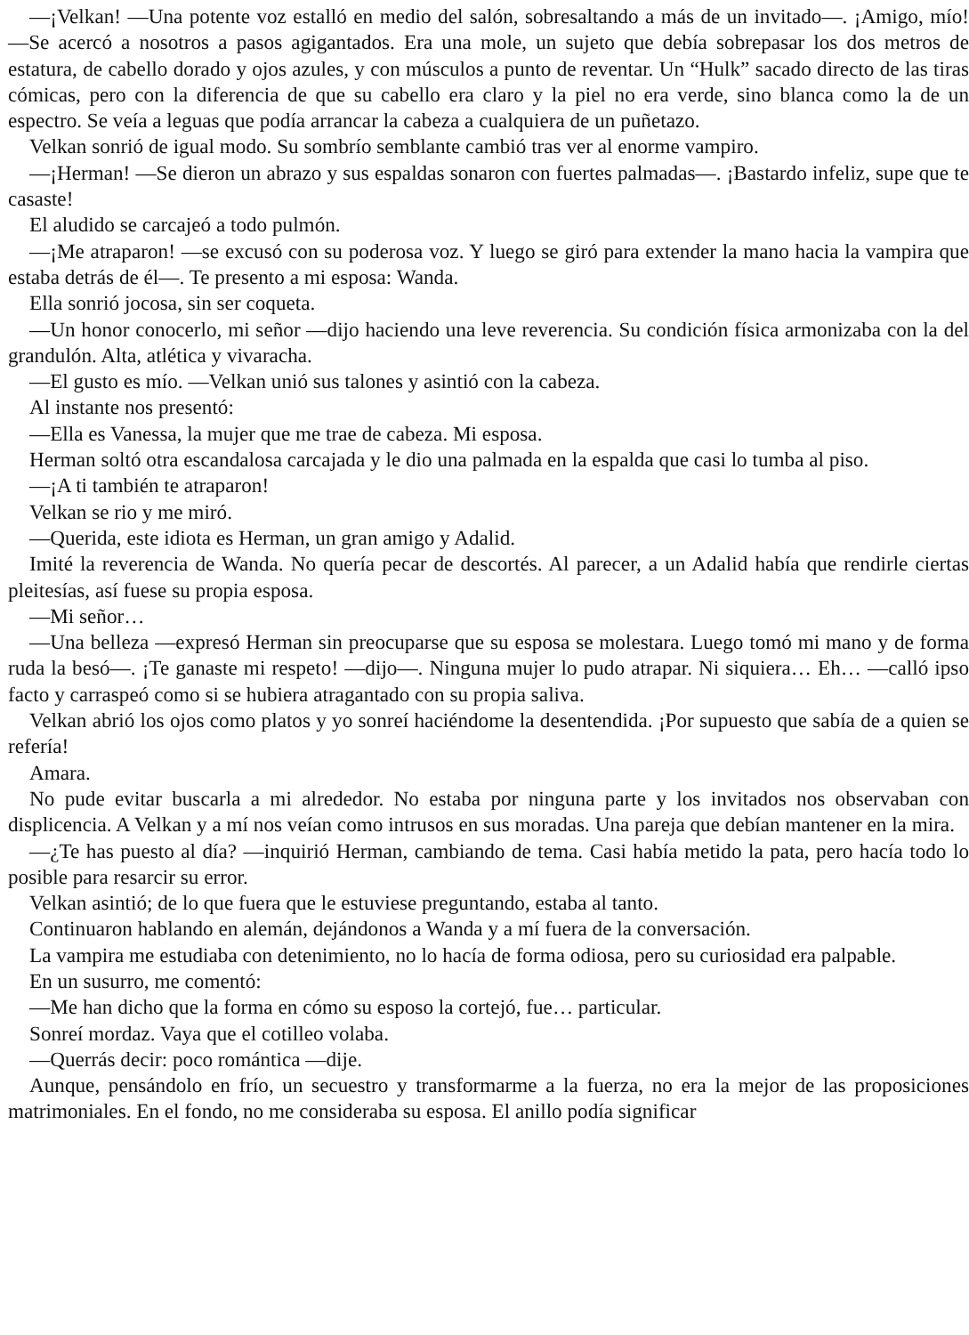—¡Velkan! —Una potente voz estalló en medio del salón, sobresaltando a más de un invitado—. ¡Amigo, mío! —Se acercó a nosotros a pasos agigantados. Era una mole, un sujeto que debía sobrepasar los dos metros de estatura, de cabello dorado y ojos azules, y con músculos a punto de reventar. Un “Hulk” sacado directo de las tiras cómicas, pero con la diferencia de que su cabello era claro y la piel no era verde, sino blanca como la de un espectro. Se veía a leguas que podía arrancar la cabeza a cualquiera de un puñetazo.
Velkan sonrió de igual modo. Su sombrío semblante cambió tras ver al enorme vampiro.
—¡Herman! —Se dieron un abrazo y sus espaldas sonaron con fuertes palmadas—. ¡Bastardo infeliz, supe que te casaste!
El aludido se carcajeó a todo pulmón.
—¡Me atraparon! —se excusó con su poderosa voz. Y luego se giró para extender la mano hacia la vampira que estaba detrás de él—. Te presento a mi esposa: Wanda.
Ella sonrió jocosa, sin ser coqueta.
—Un honor conocerlo, mi señor —dijo haciendo una leve reverencia. Su condición física armonizaba con la del grandulón. Alta, atlética y vivaracha.
—El gusto es mío. —Velkan unió sus talones y asintió con la cabeza.
Al instante nos presentó:
—Ella es Vanessa, la mujer que me trae de cabeza. Mi esposa.
Herman soltó otra escandalosa carcajada y le dio una palmada en la espalda que casi lo tumba al piso.
—¡A ti también te atraparon!
Velkan se rio y me miró.
—Querida, este idiota es Herman, un gran amigo y Adalid.
Imité la reverencia de Wanda. No quería pecar de descortés. Al parecer, a un Adalid había que rendirle ciertas pleitesías, así fuese su propia esposa.
—Mi señor…
—Una belleza —expresó Herman sin preocuparse que su esposa se molestara. Luego tomó mi mano y de forma ruda la besó—. ¡Te ganaste mi respeto! —dijo—. Ninguna mujer lo pudo atrapar. Ni siquiera… Eh… —calló ipso facto y carraspeó como si se hubiera atragantado con su propia saliva.
Velkan abrió los ojos como platos y yo sonreí haciéndome la desentendida. ¡Por supuesto que sabía de a quien se refería!
Amara.
No pude evitar buscarla a mi alrededor. No estaba por ninguna parte y los invitados nos observaban con displicencia. A Velkan y a mí nos veían como intrusos en sus moradas. Una pareja que debían mantener en la mira.
—¿Te has puesto al día? —inquirió Herman, cambiando de tema. Casi había metido la pata, pero hacía todo lo posible para resarcir su error.
Velkan asintió; de lo que fuera que le estuviese preguntando, estaba al tanto.
Continuaron hablando en alemán, dejándonos a Wanda y a mí fuera de la conversación.
La vampira me estudiaba con detenimiento, no lo hacía de forma odiosa, pero su curiosidad era palpable.
En un susurro, me comentó:
—Me han dicho que la forma en cómo su esposo la cortejó, fue… particular.
Sonreí mordaz. Vaya que el cotilleo volaba.
—Querrás decir: poco romántica —dije.
Aunque, pensándolo en frío, un secuestro y transformarme a la fuerza, no era la mejor de las proposiciones matrimoniales. En el fondo, no me consideraba su esposa. El anillo podía significar